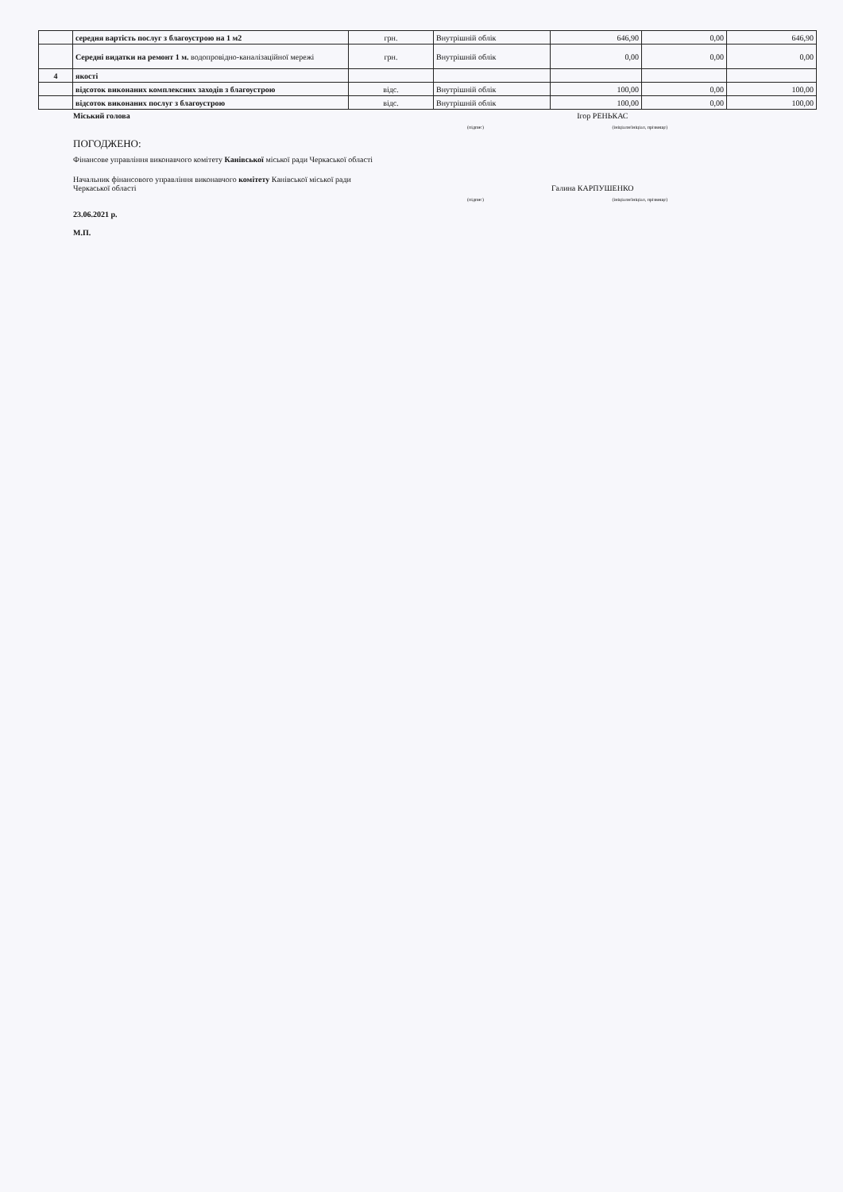| | середня вартість послуг з благоустрою на 1 м2 | грн. | Внутрішній облік | 646,90 | 0,00 | 646,90 |
| | Середні видатки на ремонт 1 м. водопровідно-каналізаційної мережі | грн. | Внутрішній облік | 0,00 | 0,00 | 0,00 |
| 4 | якості | | | | | |
| | відсоток виконаних комплексних заходів з благоустрою | відс. | Внутрішній облік | 100,00 | 0,00 | 100,00 |
| | відсоток виконаних послуг з благоустрою | відс. | Внутрішній облік | 100,00 | 0,00 | 100,00 |
Міський голова Ігор РЕНЬКАС
(підпис) (ініціали/ініціал, прізвище)
ПОГОДЖЕНО:
Фінансове управління виконавчого комітету Канівської міської ради Черкаської області
Начальник фінансового управління виконавчого комітету Канівської міської ради
Черкаської області Галина КАРПУШЕНКО
(підпис) (ініціали/ініціал, прізвище)
23.06.2021 р.
М.П.